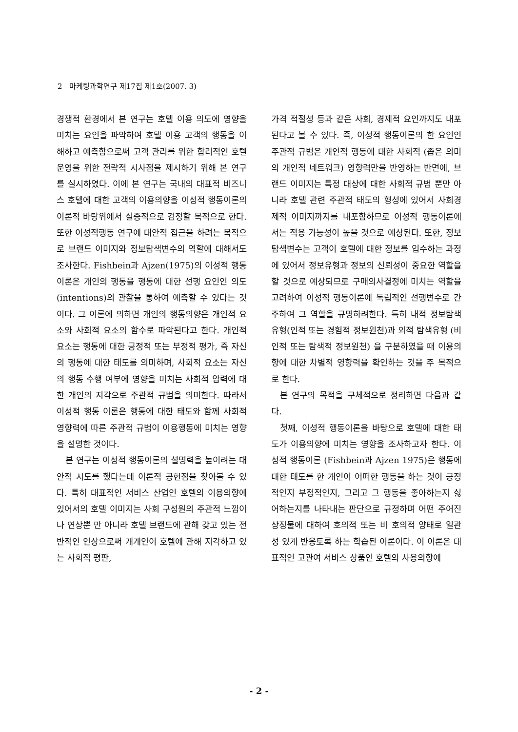2 마케팅과학연구 제17집 제1호(2007. 3)
경쟁적 환경에서 본 연구는 호텔 이용 의도에 영향을 미치는 요인을 파악하여 호텔 이용 고객의 행동을 이해하고 예측함으로써 고객 관리를 위한 합리적인 호텔 운영을 위한 전략적 시사점을 제시하기 위해 본 연구를 실시하였다. 이에 본 연구는 국내의 대표적 비즈니스 호텔에 대한 고객의 이용의향을 이성적 행동이론의 이론적 바탕위에서 실증적으로 검정할 목적으로 한다. 또한 이성적행동 연구에 대안적 접근을 하려는 목적으로 브랜드 이미지와 정보탐색변수의 역할에 대해서도 조사한다. Fishbein과 Ajzen(1975)의 이성적 행동이론은 개인의 행동을 행동에 대한 선행 요인인 의도(intentions)의 관찰을 통하여 예측할 수 있다는 것이다. 그 이론에 의하면 개인의 행동의향은 개인적 요소와 사회적 요소의 함수로 파악된다고 한다. 개인적 요소는 행동에 대한 긍정적 또는 부정적 평가, 즉 자신의 행동에 대한 태도를 의미하며, 사회적 요소는 자신의 행동 수행 여부에 영향을 미치는 사회적 압력에 대한 개인의 지각으로 주관적 규범을 의미한다. 따라서 이성적 행동 이론은 행동에 대한 태도와 함께 사회적 영향력에 따른 주관적 규범이 이용행동에 미치는 영향을 설명한 것이다.
본 연구는 이성적 행동이론의 설명력을 높이려는 대안적 시도를 했다는데 이론적 공헌점을 찾아볼 수 있다. 특히 대표적인 서비스 산업인 호텔의 이용의향에 있어서의 호텔 이미지는 사회 구성원의 주관적 느낌이나 연상뿐 만 아니라 호텔 브랜드에 관해 갖고 있는 전반적인 인상으로써 개개인이 호텔에 관해 지각하고 있는 사회적 평판,
가격 적절성 등과 같은 사회, 경제적 요인까지도 내포된다고 볼 수 있다. 즉, 이성적 행동이론의 한 요인인 주관적 규범은 개인적 행동에 대한 사회적 (좁은 의미의 개인적 네트워크) 영향력만을 반영하는 반면에, 브랜드 이미지는 특정 대상에 대한 사회적 규범 뿐만 아니라 호텔 관련 주관적 태도의 형성에 있어서 사회경제적 이미지까지를 내포함하므로 이성적 행동이론에서는 적용 가능성이 높을 것으로 예상된다. 또한, 정보탐색변수는 고객이 호텔에 대한 정보를 입수하는 과정에 있어서 정보유형과 정보의 신뢰성이 중요한 역할을 할 것으로 예상되므로 구매의사결정에 미치는 역할을 고려하여 이성적 행동이론에 독립적인 선행변수로 간주하여 그 역할을 규명하려한다. 특히 내적 정보탐색유형(인적 또는 경험적 정보원천)과 외적 탐색유형 (비인적 또는 탐색적 정보원천) 을 구분하였을 때 이용의향에 대한 차별적 영향력을 확인하는 것을 주 목적으로 한다.
본 연구의 목적을 구체적으로 정리하면 다음과 같다.
첫째, 이성적 행동이론을 바탕으로 호텔에 대한 태도가 이용의향에 미치는 영향을 조사하고자 한다. 이성적 행동이론 (Fishbein과 Ajzen 1975)은 행동에 대한 태도를 한 개인이 어떠한 행동을 하는 것이 긍정적인지 부정적인지, 그리고 그 행동을 좋아하는지 싫어하는지를 나타내는 판단으로 규정하며 어떤 주어진 상징물에 대하여 호의적 또는 비 호의적 양태로 일관성 있게 반응토록 하는 학습된 이론이다. 이 이론은 대표적인 고관여 서비스 상품인 호텔의 사용의향에
- 2 -